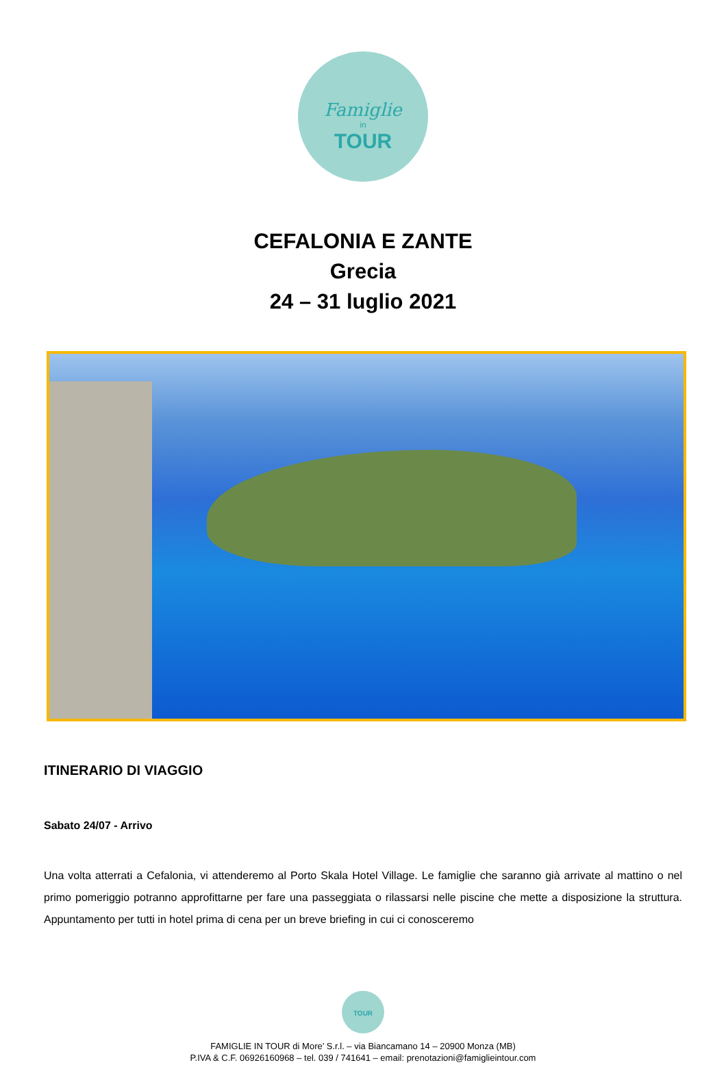Famiglie
in
TOUR
CEFALONIA E ZANTE
Grecia
24 – 31 luglio 2021
ITINERARIO DI VIAGGIO
Sabato 24/07 - Arrivo
Una volta atterrati a Cefalonia, vi attenderemo al Porto Skala Hotel Village. Le famiglie che saranno già arrivate al mattino o nel primo pomeriggio potranno approfittarne per fare una passeggiata o rilassarsi nelle piscine che mette a disposizione la struttura. Appuntamento per tutti in hotel prima di cena per un breve briefing in cui ci conosceremo
TOUR
FAMIGLIE IN TOUR di More’ S.r.l. – via Biancamano 14 – 20900 Monza (MB)
P.IVA & C.F. 06926160968 – tel. 039 / 741641 – email: prenotazioni@famiglieintour.com